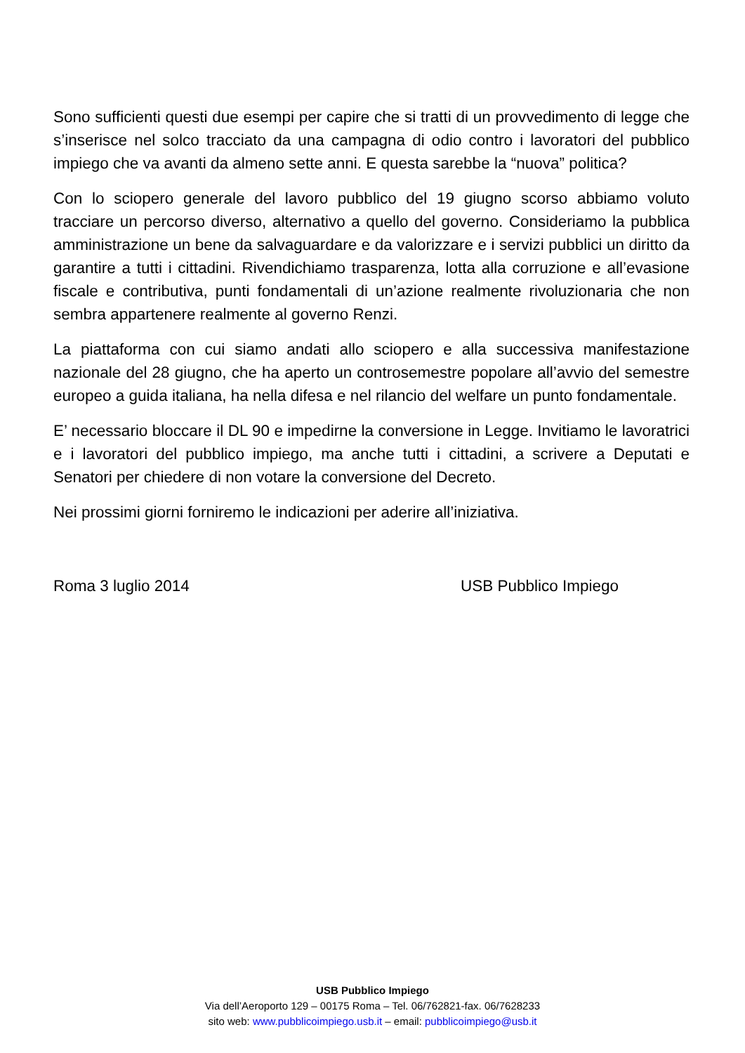Sono sufficienti questi due esempi per capire che si tratti di un provvedimento di legge che s’inserisce nel solco tracciato da una campagna di odio contro i lavoratori del pubblico impiego che va avanti da almeno sette anni. E questa sarebbe la “nuova” politica?
Con lo sciopero generale del lavoro pubblico del 19 giugno scorso abbiamo voluto tracciare un percorso diverso, alternativo a quello del governo. Consideriamo la pubblica amministrazione un bene da salvaguardare e da valorizzare e i servizi pubblici un diritto da garantire a tutti i cittadini. Rivendichiamo trasparenza, lotta alla corruzione e all’evasione fiscale e contributiva, punti fondamentali di un’azione realmente rivoluzionaria che non sembra appartenere realmente al governo Renzi.
La piattaforma con cui siamo andati allo sciopero e alla successiva manifestazione nazionale del 28 giugno, che ha aperto un controsemestre popolare all’avvio del semestre europeo a guida italiana, ha nella difesa e nel rilancio del welfare un punto fondamentale.
E’ necessario bloccare il DL 90 e impedirne la conversione in Legge. Invitiamo le lavoratrici e i lavoratori del pubblico impiego, ma anche tutti i cittadini, a scrivere a Deputati e Senatori per chiedere di non votare la conversione del Decreto.
Nei prossimi giorni forniremo le indicazioni per aderire all’iniziativa.
Roma 3 luglio 2014 USB Pubblico Impiego
USB Pubblico Impiego
Via dell’Aeroporto 129 – 00175 Roma – Tel. 06/762821-fax. 06/7628233
sito web: www.pubblicoimpiego.usb.it – email: pubblicoimpiego@usb.it